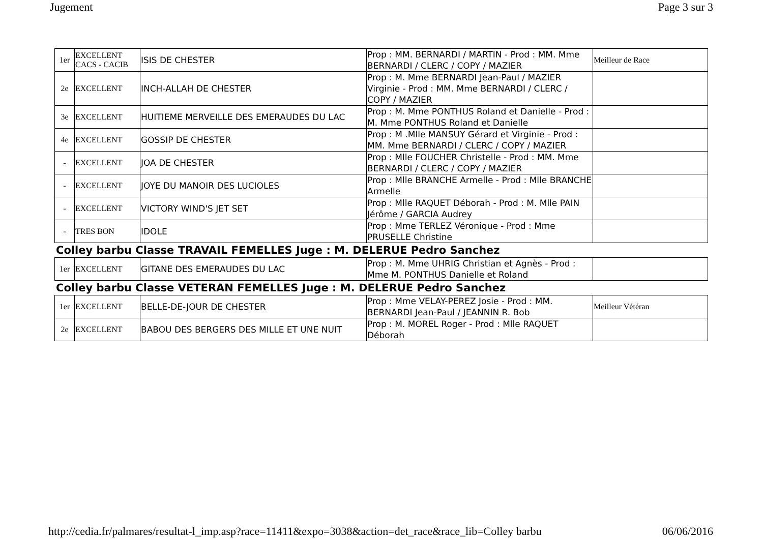Jugement Page 3 sur 3
| 1er | EXCELLENT CACS - CACIB | ISIS DE CHESTER | Prop : MM. BERNARDI / MARTIN - Prod : MM. Mme BERNARDI / CLERC / COPY / MAZIER | Meilleur de Race |
| 2e | EXCELLENT | INCH-ALLAH DE CHESTER | Prop : M. Mme BERNARDI Jean-Paul / MAZIER Virginie - Prod : MM. Mme BERNARDI / CLERC / COPY / MAZIER | |
| 3e | EXCELLENT | HUITIEME MERVEILLE DES EMERAUDES DU LAC | Prop : M. Mme PONTHUS Roland et Danielle - Prod : M. Mme PONTHUS Roland et Danielle | |
| 4e | EXCELLENT | GOSSIP DE CHESTER | Prop : M .Mlle MANSUY Gérard et Virginie - Prod : MM. Mme BERNARDI / CLERC / COPY / MAZIER | |
| - | EXCELLENT | JOA DE CHESTER | Prop : Mlle FOUCHER Christelle - Prod : MM. Mme BERNARDI / CLERC / COPY / MAZIER | |
| - | EXCELLENT | JOYE DU MANOIR DES LUCIOLES | Prop : Mlle BRANCHE Armelle - Prod : Mlle BRANCHE Armelle | |
| - | EXCELLENT | VICTORY WIND'S JET SET | Prop : Mlle RAQUET Déborah - Prod : M. Mlle PAIN Jérôme / GARCIA Audrey | |
| - | TRES BON | IDOLE | Prop : Mme TERLEZ Véronique - Prod : Mme PRUSELLE Christine | |
Colley barbu Classe TRAVAIL FEMELLES Juge : M. DELERUE Pedro Sanchez
| 1er | EXCELLENT | GITANE DES EMERAUDES DU LAC | Prop : M. Mme UHRIG Christian et Agnès - Prod : Mme M. PONTHUS Danielle et Roland | |
Colley barbu Classe VETERAN FEMELLES Juge : M. DELERUE Pedro Sanchez
| 1er | EXCELLENT | BELLE-DE-JOUR DE CHESTER | Prop : Mme VELAY-PEREZ Josie - Prod : MM. BERNARDI Jean-Paul / JEANNIN R. Bob | Meilleur Vétéran |
| 2e | EXCELLENT | BABOU DES BERGERS DES MILLE ET UNE NUIT | Prop : M. MOREL Roger - Prod : Mlle RAQUET Déborah | |
http://cedia.fr/palmares/resultat-l_imp.asp?race=11411&expo=3038&action=det_race&race_lib=Colley barbu 06/06/2016